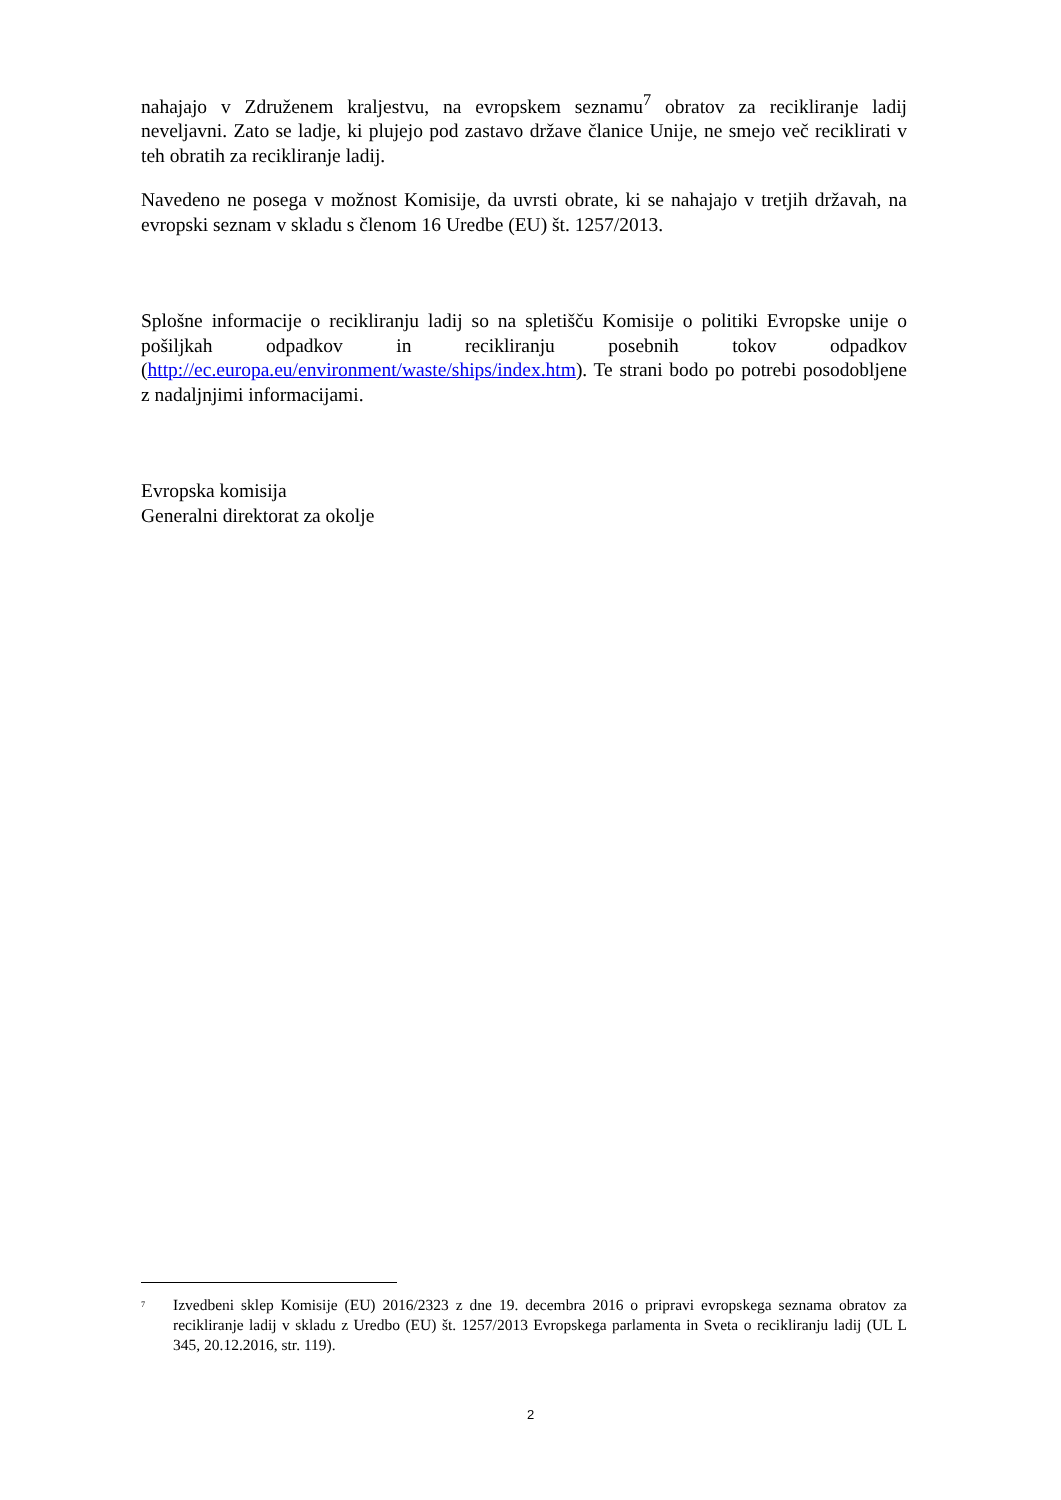nahajajo v Združenem kraljestvu, na evropskem seznamu<sup>7</sup> obratov za recikliranje ladij neveljavni. Zato se ladje, ki plujejo pod zastavo države članice Unije, ne smejo več reciklirati v teh obratih za recikliranje ladij.
Navedeno ne posega v možnost Komisije, da uvrsti obrate, ki se nahajajo v tretjih državah, na evropski seznam v skladu s členom 16 Uredbe (EU) št. 1257/2013.
Splošne informacije o recikliranju ladij so na spletišču Komisije o politiki Evropske unije o pošiljkah odpadkov in recikliranju posebnih tokov odpadkov (http://ec.europa.eu/environment/waste/ships/index.htm). Te strani bodo po potrebi posodobljene z nadaljnjimi informacijami.
Evropska komisija
Generalni direktorat za okolje
<sup>7</sup>
Izvedbeni sklep Komisije (EU) 2016/2323 z dne 19. decembra 2016 o pripravi evropskega seznama obratov za recikliranje ladij v skladu z Uredbo (EU) št. 1257/2013 Evropskega parlamenta in Sveta o recikliranju ladij (UL L 345, 20.12.2016, str. 119).
2